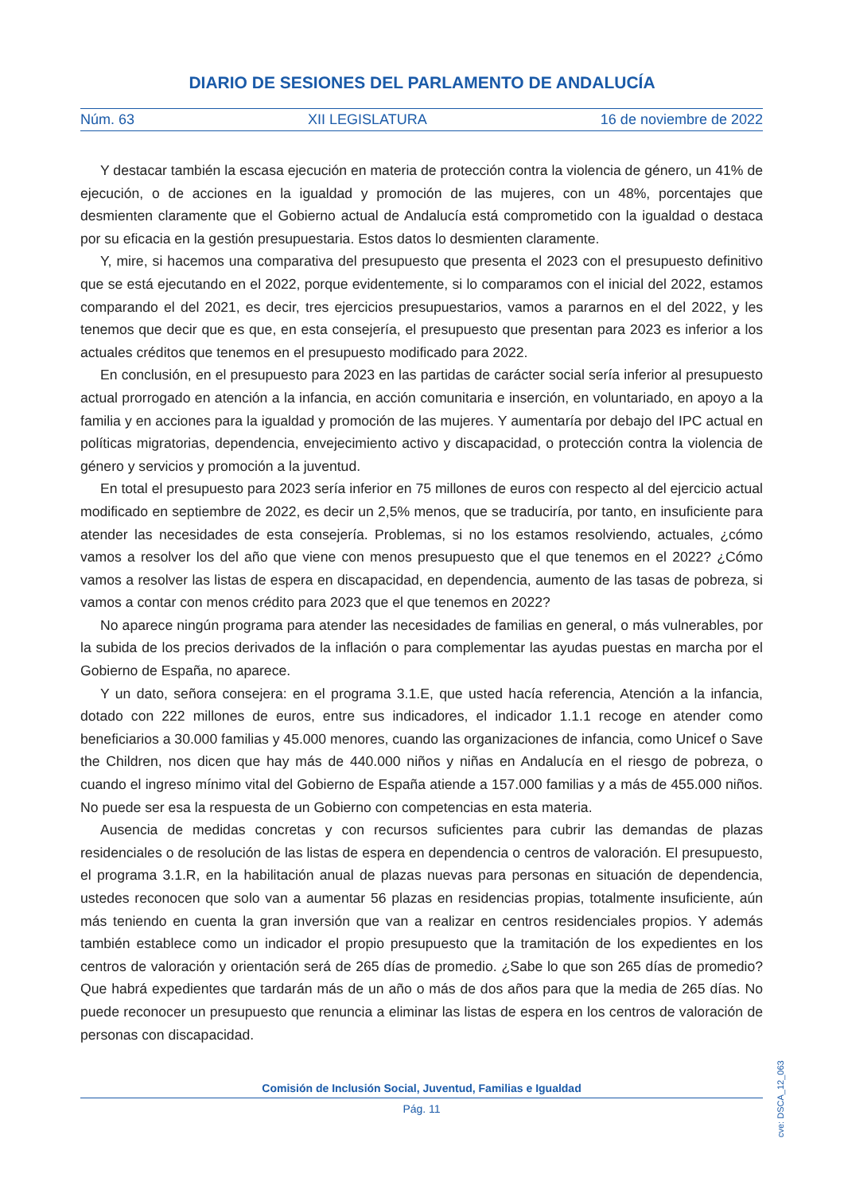DIARIO DE SESIONES DEL PARLAMENTO DE ANDALUCÍA
Núm. 63 XII LEGISLATURA 16 de noviembre de 2022
Y destacar también la escasa ejecución en materia de protección contra la violencia de género, un 41% de ejecución, o de acciones en la igualdad y promoción de las mujeres, con un 48%, porcentajes que desmienten claramente que el Gobierno actual de Andalucía está comprometido con la igualdad o destaca por su eficacia en la gestión presupuestaria. Estos datos lo desmienten claramente.
Y, mire, si hacemos una comparativa del presupuesto que presenta el 2023 con el presupuesto definitivo que se está ejecutando en el 2022, porque evidentemente, si lo comparamos con el inicial del 2022, estamos comparando el del 2021, es decir, tres ejercicios presupuestarios, vamos a pararnos en el del 2022, y les tenemos que decir que es que, en esta consejería, el presupuesto que presentan para 2023 es inferior a los actuales créditos que tenemos en el presupuesto modificado para 2022.
En conclusión, en el presupuesto para 2023 en las partidas de carácter social sería inferior al presupuesto actual prorrogado en atención a la infancia, en acción comunitaria e inserción, en voluntariado, en apoyo a la familia y en acciones para la igualdad y promoción de las mujeres. Y aumentaría por debajo del IPC actual en políticas migratorias, dependencia, envejecimiento activo y discapacidad, o protección contra la violencia de género y servicios y promoción a la juventud.
En total el presupuesto para 2023 sería inferior en 75 millones de euros con respecto al del ejercicio actual modificado en septiembre de 2022, es decir un 2,5% menos, que se traduciría, por tanto, en insuficiente para atender las necesidades de esta consejería. Problemas, si no los estamos resolviendo, actuales, ¿cómo vamos a resolver los del año que viene con menos presupuesto que el que tenemos en el 2022? ¿Cómo vamos a resolver las listas de espera en discapacidad, en dependencia, aumento de las tasas de pobreza, si vamos a contar con menos crédito para 2023 que el que tenemos en 2022?
No aparece ningún programa para atender las necesidades de familias en general, o más vulnerables, por la subida de los precios derivados de la inflación o para complementar las ayudas puestas en marcha por el Gobierno de España, no aparece.
Y un dato, señora consejera: en el programa 3.1.E, que usted hacía referencia, Atención a la infancia, dotado con 222 millones de euros, entre sus indicadores, el indicador 1.1.1 recoge en atender como beneficiarios a 30.000 familias y 45.000 menores, cuando las organizaciones de infancia, como Unicef o Save the Children, nos dicen que hay más de 440.000 niños y niñas en Andalucía en el riesgo de pobreza, o cuando el ingreso mínimo vital del Gobierno de España atiende a 157.000 familias y a más de 455.000 niños. No puede ser esa la respuesta de un Gobierno con competencias en esta materia.
Ausencia de medidas concretas y con recursos suficientes para cubrir las demandas de plazas residenciales o de resolución de las listas de espera en dependencia o centros de valoración. El presupuesto, el programa 3.1.R, en la habilitación anual de plazas nuevas para personas en situación de dependencia, ustedes reconocen que solo van a aumentar 56 plazas en residencias propias, totalmente insuficiente, aún más teniendo en cuenta la gran inversión que van a realizar en centros residenciales propios. Y además también establece como un indicador el propio presupuesto que la tramitación de los expedientes en los centros de valoración y orientación será de 265 días de promedio. ¿Sabe lo que son 265 días de promedio? Que habrá expedientes que tardarán más de un año o más de dos años para que la media de 265 días. No puede reconocer un presupuesto que renuncia a eliminar las listas de espera en los centros de valoración de personas con discapacidad.
cve: DSCA_12_063
Comisión de Inclusión Social, Juventud, Familias e Igualdad
Pág. 11